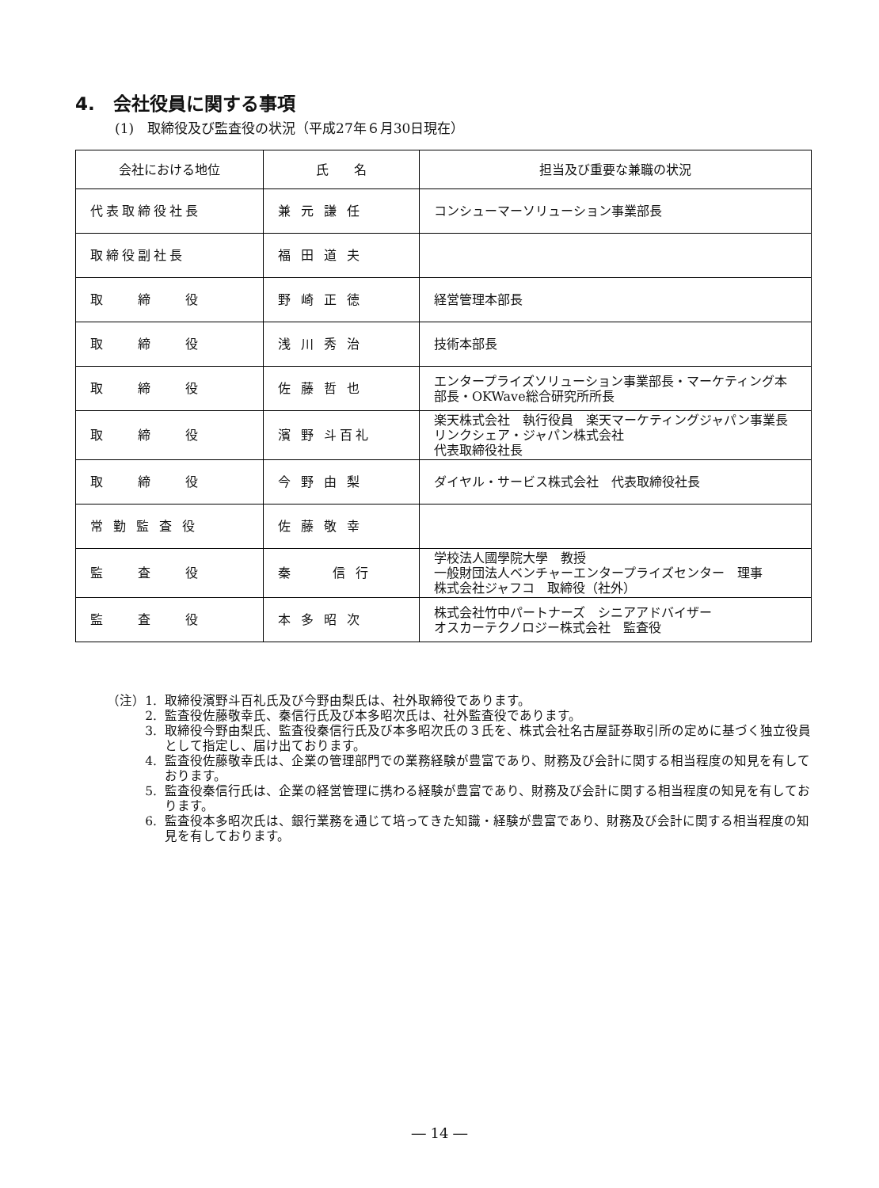4.　会社役員に関する事項
(1)　取締役及び監査役の状況（平成27年６月30日現在）
| 会社における地位 | 氏 名 | 担当及び重要な兼職の状況 |
| --- | --- | --- |
| 代表取締役社長 | 兼 元 謙 任 | コンシューマーソリューション事業部長 |
| 取締役副社長 | 福 田 道 夫 | |
| 取 締 役 | 野 崎 正 徳 | 経営管理本部長 |
| 取 締 役 | 浅 川 秀 治 | 技術本部長 |
| 取 締 役 | 佐 藤 哲 也 | エンタープライズソリューション事業部長・マーケティング本部長・OKWave総合研究所所長 |
| 取 締 役 | 濱 野 斗百礼 | 楽天株式会社 執行役員 楽天マーケティングジャパン事業長 リンクシェア・ジャパン株式会社 代表取締役社長 |
| 取 締 役 | 今 野 由 梨 | ダイヤル・サービス株式会社 代表取締役社長 |
| 常 勤 監 査 役 | 佐 藤 敬 幸 | |
| 監 査 役 | 秦 信 行 | 学校法人國學院大學 教授 一般財団法人ベンチャーエンタープライズセンター 理事 株式会社ジャフコ 取締役（社外） |
| 監 査 役 | 本 多 昭 次 | 株式会社竹中パートナーズ シニアアドバイザー オスカーテクノロジー株式会社 監査役 |
（注）1. 取締役濱野斗百礼氏及び今野由梨氏は、社外取締役であります。
2. 監査役佐藤敬幸氏、秦信行氏及び本多昭次氏は、社外監査役であります。
3. 取締役今野由梨氏、監査役秦信行氏及び本多昭次氏の３氏を、株式会社名古屋証券取引所の定めに基づく独立役員として指定し、届け出ております。
4. 監査役佐藤敬幸氏は、企業の管理部門での業務経験が豊富であり、財務及び会計に関する相当程度の知見を有しております。
5. 監査役秦信行氏は、企業の経営管理に携わる経験が豊富であり、財務及び会計に関する相当程度の知見を有しております。
6. 監査役本多昭次氏は、銀行業務を通じて培ってきた知識・経験が豊富であり、財務及び会計に関する相当程度の知見を有しております。
― 14 ―